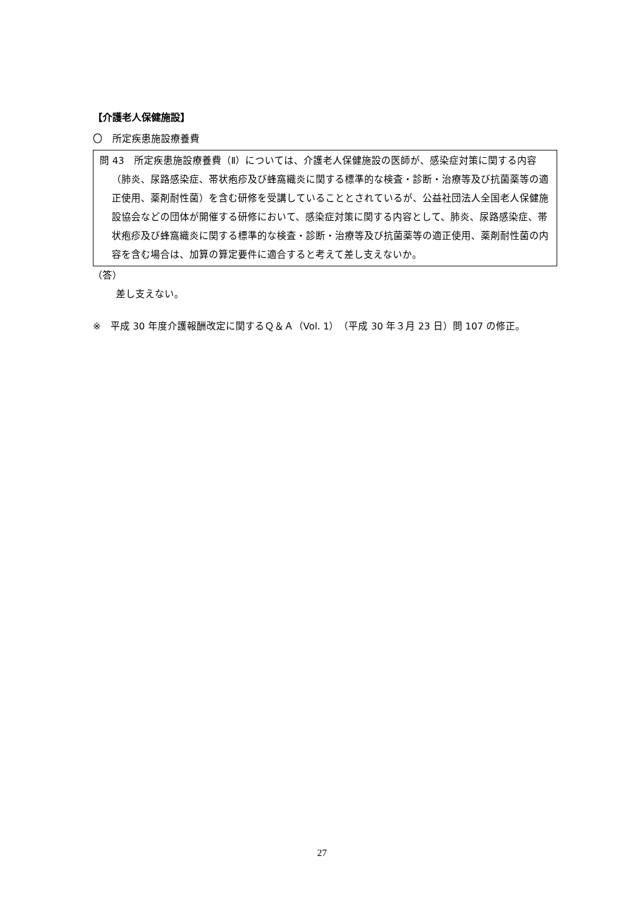【介護老人保健施設】
〇　所定疾患施設療養費
問 43　所定疾患施設療養費（Ⅱ）については、介護老人保健施設の医師が、感染症対策に関する内容（肺炎、尿路感染症、帯状疱疹及び蜂窩織炎に関する標準的な検査・診断・治療等及び抗菌薬等の適正使用、薬剤耐性菌）を含む研修を受講していることとされているが、公益社団法人全国老人保健施設協会などの団体が開催する研修において、感染症対策に関する内容として、肺炎、尿路感染症、帯状疱疹及び蜂窩織炎に関する標準的な検査・診断・治療等及び抗菌薬等の適正使用、薬剤耐性菌の内容を含む場合は、加算の算定要件に適合すると考えて差し支えないか。
（答）
差し支えない。
※　平成 30 年度介護報酬改定に関するＱ＆Ａ（Vol. 1）（平成 30 年３月 23 日）問 107 の修正。
27